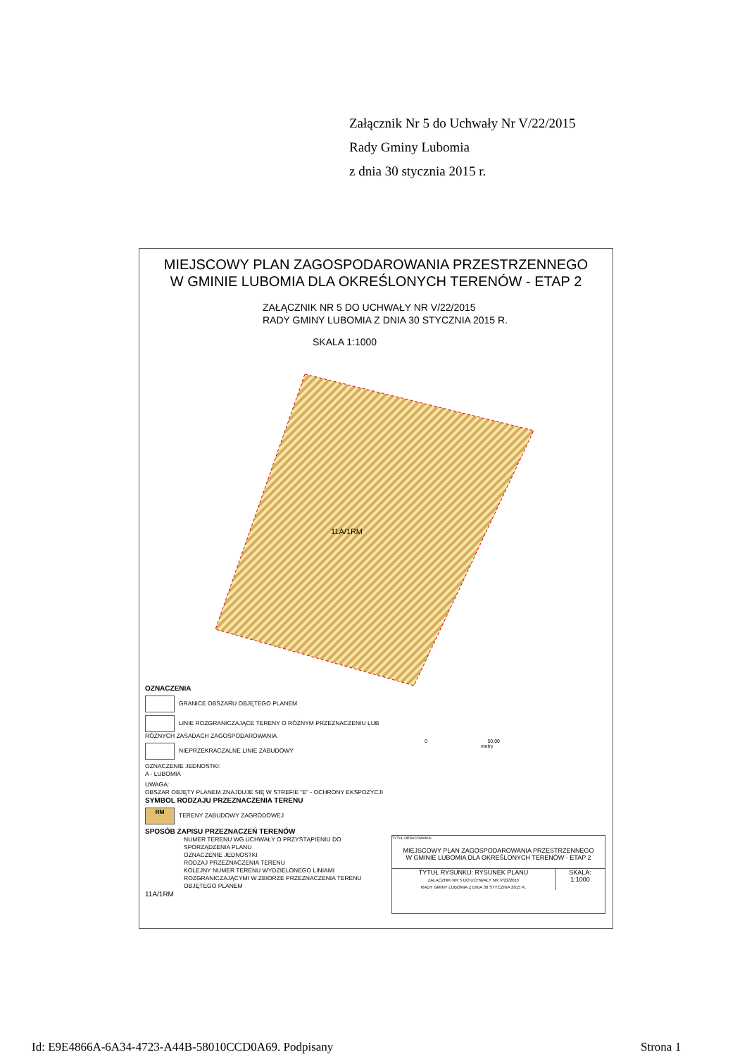Załącznik Nr 5 do Uchwały Nr V/22/2015
Rady Gminy Lubomia
z dnia 30 stycznia 2015 r.
MIEJSCOWY PLAN ZAGOSPODAROWANIA PRZESTRZENNEGO
W GMINIE LUBOMIA DLA OKREŚLONYCH TERENÓW - ETAP 2
ZAŁĄCZNIK NR 5 DO UCHWAŁY NR V/22/2015
RADY GMINY LUBOMIA Z DNIA 30 STYCZNIA 2015 R.
SKALA 1:1000
11A/1RM
OZNACZENIA
GRANICE OBSZARU OBJĘTEGO PLANEM
LINIE ROZGRANICZAJĄCE TERENY O RÓŻNYM PRZEZNACZENIU LUB RÓŻNYCH ZASADACH ZAGOSPODAROWANIA
NIEPRZEKRACZALNE LINIE ZABUDOWY
OZNACZENIE JEDNOSTKI:
A - LUBOMIA
UWAGA:
OBSZAR OBJĘTY PLANEM ZNAJDUJE SIĘ W STREFIE "E" - OCHRONY EKSPOZYCJI
SYMBOL RODZAJU PRZEZNACZENIA TERENU
RM TERENY ZABUDOWY ZAGRODOWEJ
SPOSÓB ZAPISU PRZEZNACZEŃ TERENÓW
NUMER TERENU WG UCHWAŁY O PRZYSTĄPIENIU DO SPORZĄDZENIA PLANU
OZNACZENIE JEDNOSTKI
RODZAJ PRZEZNACZENIA TERENU
KOLEJNY NUMER TERENU WYDZIELONEGO LINIAMI ROZGRANICZAJĄCYMI W ZBIORZE PRZEZNACZENIA TERENU OBJĘTEGO PLANEM
11A/1RM
0 50,00
metry
TYTUŁ OPRACOWANIA:
MIEJSCOWY PLAN ZAGOSPODAROWANIA PRZESTRZENNEGO
W GMINIE LUBOMIA DLA OKREŚLONYCH TERENÓW - ETAP 2
TYTUŁ RYSUNKU: RYSUNEK PLANU
ZAŁĄCZNIK NR 5 DO UCHWAŁY NR V/22/2015
RADY GMINY LUBOMIA Z DNIA 30 STYCZNIA 2015 R.
SKALA:
1:1000
Id: E9E4866A-6A34-4723-A44B-58010CCD0A69. Podpisany
Strona 1